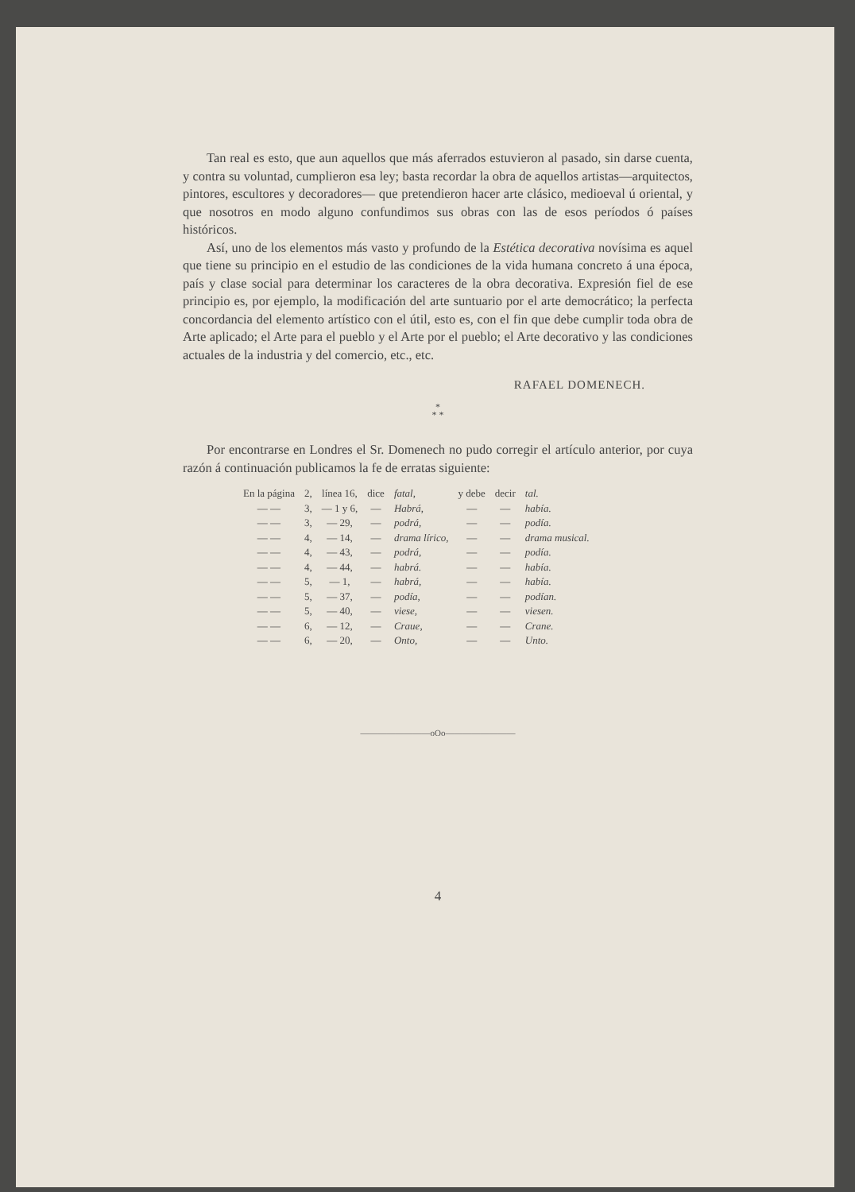Tan real es esto, que aun aquellos que más aferrados estuvieron al pasado, sin darse cuenta, y contra su voluntad, cumplieron esa ley; basta recordar la obra de aquellos artistas—arquitectos, pintores, escultores y decoradores— que pretendieron hacer arte clásico, medioeval ú oriental, y que nosotros en modo alguno confundimos sus obras con las de esos períodos ó países históricos.
Así, uno de los elementos más vasto y profundo de la Estética decorativa novísima es aquel que tiene su principio en el estudio de las condiciones de la vida humana concreto á una época, país y clase social para determinar los caracteres de la obra decorativa. Expresión fiel de ese principio es, por ejemplo, la modificación del arte suntuario por el arte democrático; la perfecta concordancia del elemento artístico con el útil, esto es, con el fin que debe cumplir toda obra de Arte aplicado; el Arte para el pueblo y el Arte por el pueblo; el Arte decorativo y las condiciones actuales de la industria y del comercio, etc., etc.
RAFAEL DOMENECH.
*
* *
Por encontrarse en Londres el Sr. Domenech no pudo corregir el artículo anterior, por cuya razón á continuación publicamos la fe de erratas siguiente:
| En la página | 2, | línea 16, | dice | fatal, | y debe | decir | tal. |
| — — | 3, | — 1 y 6, | — | Habrá, | — | — | había. |
| — — | 3, | — 29, | — | podrá, | — | — | podía. |
| — — | 4, | — 14, | — | drama lírico, | — | — | drama musical. |
| — — | 4, | — 43, | — | podrá, | — | — | podía. |
| — — | 4, | — 44, | — | habrá. | — | — | había. |
| — — | 5, | — 1, | — | habrá, | — | — | había. |
| — — | 5, | — 37, | — | podía, | — | — | podían. |
| — — | 5, | — 40, | — | viese, | — | — | viesen. |
| — — | 6, | — 12, | — | Craue, | — | — | Crane. |
| — — | 6, | — 20, | — | Onto, | — | — | Unto. |
————————oOo————————
4